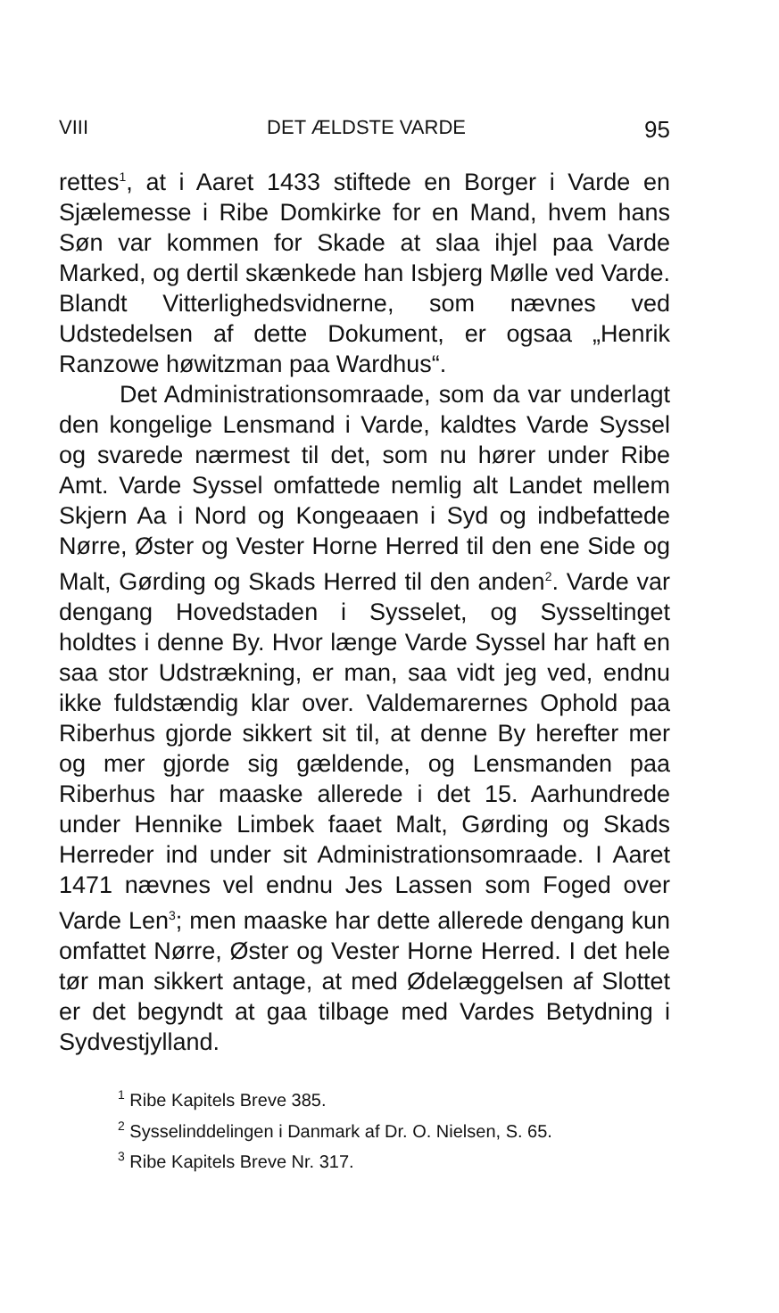VIII DET ÆLDSTE VARDE 95
rettes<sup>1</sup>, at i Aaret 1433 stiftede en Borger i Varde en Sjælemesse i Ribe Domkirke for en Mand, hvem hans Søn var kommen for Skade at slaa ihjel paa Varde Marked, og dertil skænkede han Isbjerg Mølle ved Varde. Blandt Vitterlighedsvidnerne, som nævnes ved Udstedelsen af dette Dokument, er ogsaa „Henrik Ranzowe høwitzman paa Wardhus“.
Det Administrationsomraade, som da var underlagt den kongelige Lensmand i Varde, kaldtes Varde Syssel og svarede nærmest til det, som nu hører under Ribe Amt. Varde Syssel omfattede nemlig alt Landet mellem Skjern Aa i Nord og Kongeaaen i Syd og indbefattede Nørre, Øster og Vester Horne Herred til den ene Side og Malt, Gørding og Skads Herred til den anden<sup>2</sup>. Varde var dengang Hovedstaden i Sysselet, og Sysseltinget holdtes i denne By. Hvor længe Varde Syssel har haft en saa stor Udstrækning, er man, saa vidt jeg ved, endnu ikke fuldstændig klar over. Valdemarernes Ophold paa Riberhus gjorde sikkert sit til, at denne By herefter mer og mer gjorde sig gældende, og Lensmanden paa Riberhus har maaske allerede i det 15. Aarhundrede under Hennike Limbek faaet Malt, Gørding og Skads Herreder ind under sit Administrationsomraade. I Aaret 1471 nævnes vel endnu Jes Lassen som Foged over Varde Len<sup>3</sup>; men maaske har dette allerede dengang kun omfattet Nørre, Øster og Vester Horne Herred. I det hele tør man sikkert antage, at med Ødelæggelsen af Slottet er det begyndt at gaa tilbage med Vardes Betydning i Sydvestjylland.
<sup>1</sup> Ribe Kapitels Breve 385.
<sup>2</sup> Sysselinddelingen i Danmark af Dr. O. Nielsen, S. 65.
<sup>3</sup> Ribe Kapitels Breve Nr. 317.